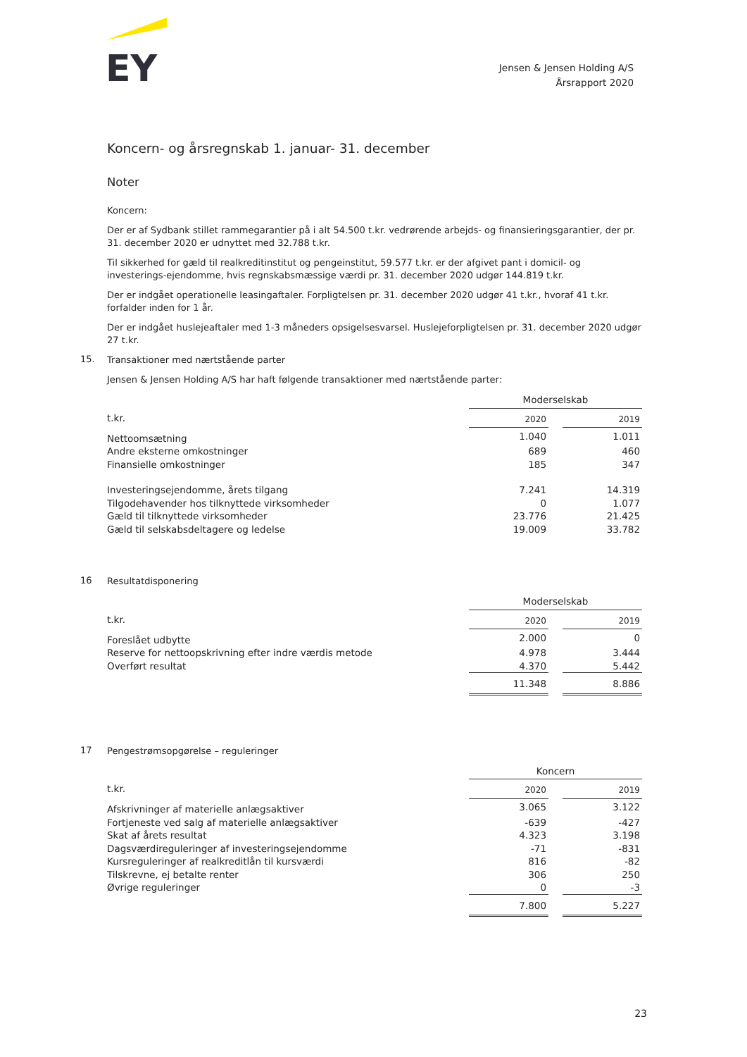EY
Jensen & Jensen Holding A/S
Årsrapport 2020
Koncern- og årsregnskab 1. januar- 31. december
Noter
Koncern:
Der er af Sydbank stillet rammegarantier på i alt 54.500 t.kr. vedrørende arbejds- og finansieringsgarantier, der pr. 31. december 2020 er udnyttet med 32.788 t.kr.
Til sikkerhed for gæld til realkreditinstitut og pengeinstitut, 59.577 t.kr. er der afgivet pant i domicil- og investerings-ejendomme, hvis regnskabsmæssige værdi pr. 31. december 2020 udgør 144.819 t.kr.
Der er indgået operationelle leasingaftaler. Forpligtelsen pr. 31. december 2020 udgør 41 t.kr., hvoraf 41 t.kr. forfalder inden for 1 år.
Der er indgået huslejeaftaler med 1-3 måneders opsigelsesvarsel. Huslejeforpligtelsen pr. 31. december 2020 udgør 27 t.kr.
15.
Transaktioner med nærtstående parter
Jensen & Jensen Holding A/S har haft følgende transaktioner med nærtstående parter:
| | Moderselskab | | |
| t.kr. | 2020 | | 2019 |
| Nettoomsætning | 1.040 | | 1.011 |
| Andre eksterne omkostninger | 689 | | 460 |
| Finansielle omkostninger | 185 | | 347 |
| Investeringsejendomme, årets tilgang | 7.241 | | 14.319 |
| Tilgodehavender hos tilknyttede virksomheder | 0 | | 1.077 |
| Gæld til tilknyttede virksomheder | 23.776 | | 21.425 |
| Gæld til selskabsdeltagere og ledelse | 19.009 | | 33.782 |
16
Resultatdisponering
| | Moderselskab | | |
| t.kr. | 2020 | | 2019 |
| Foreslået udbytte | 2.000 | | 0 |
| Reserve for nettoopskrivning efter indre værdis metode | 4.978 | | 3.444 |
| Overført resultat | 4.370 | | 5.442 |
| | 11.348 | | 8.886 |
17
Pengestrømsopgørelse – reguleringer
| | Koncern | | |
| t.kr. | 2020 | | 2019 |
| Afskrivninger af materielle anlægsaktiver | 3.065 | | 3.122 |
| Fortjeneste ved salg af materielle anlægsaktiver | -639 | | -427 |
| Skat af årets resultat | 4.323 | | 3.198 |
| Dagsværdireguleringer af investeringsejendomme | -71 | | -831 |
| Kursreguleringer af realkreditlån til kursværdi | 816 | | -82 |
| Tilskrevne, ej betalte renter | 306 | | 250 |
| Øvrige reguleringer | 0 | | -3 |
| | 7.800 | | 5.227 |
23